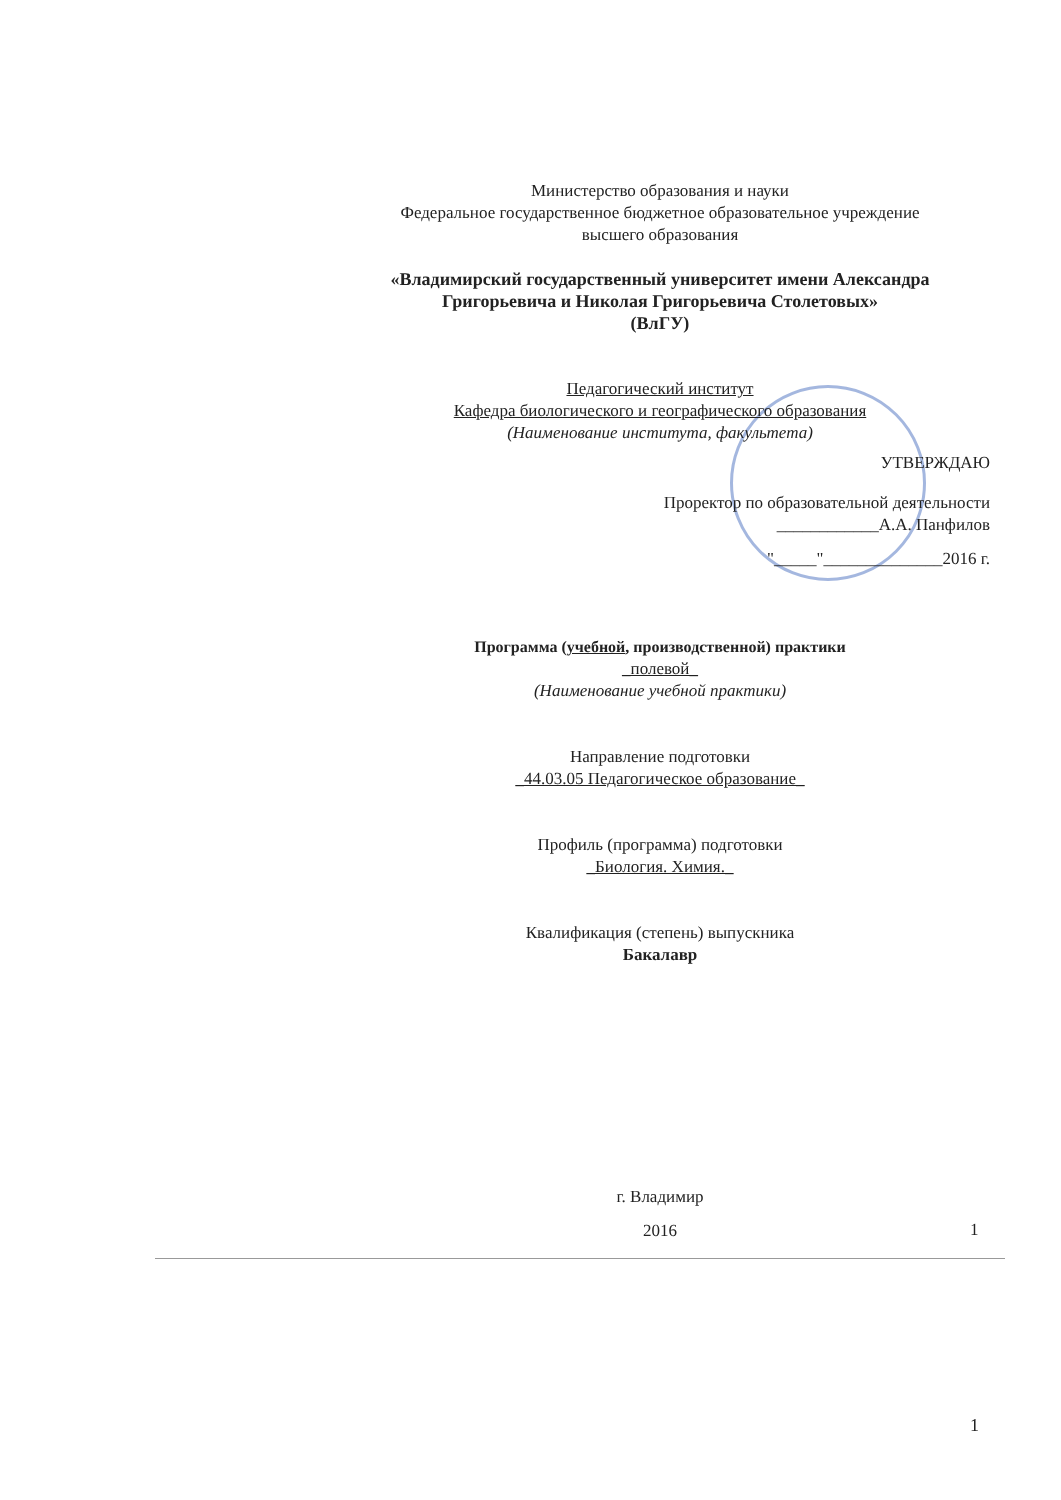Министерство образования и науки
Федеральное государственное бюджетное образовательное учреждение
высшего образования
«Владимирский государственный университет имени Александра
Григорьевича и Николая Григорьевича Столетовых»
(ВлГУ)
Педагогический институт
Кафедра биологического и географического образования
(Наименование института, факультета)
УТВЕРЖДАЮ
Проректор по образовательной деятельности
____________А.А. Панфилов
"_____"______________2016 г.
Программа (учебной, производственной) практики
_полевой_
(Наименование учебной практики)
Направление подготовки
_44.03.05 Педагогическое образование_
Профиль (программа) подготовки
_Биология. Химия._
Квалификация (степень) выпускника
Бакалавр
г. Владимир
2016
1
1